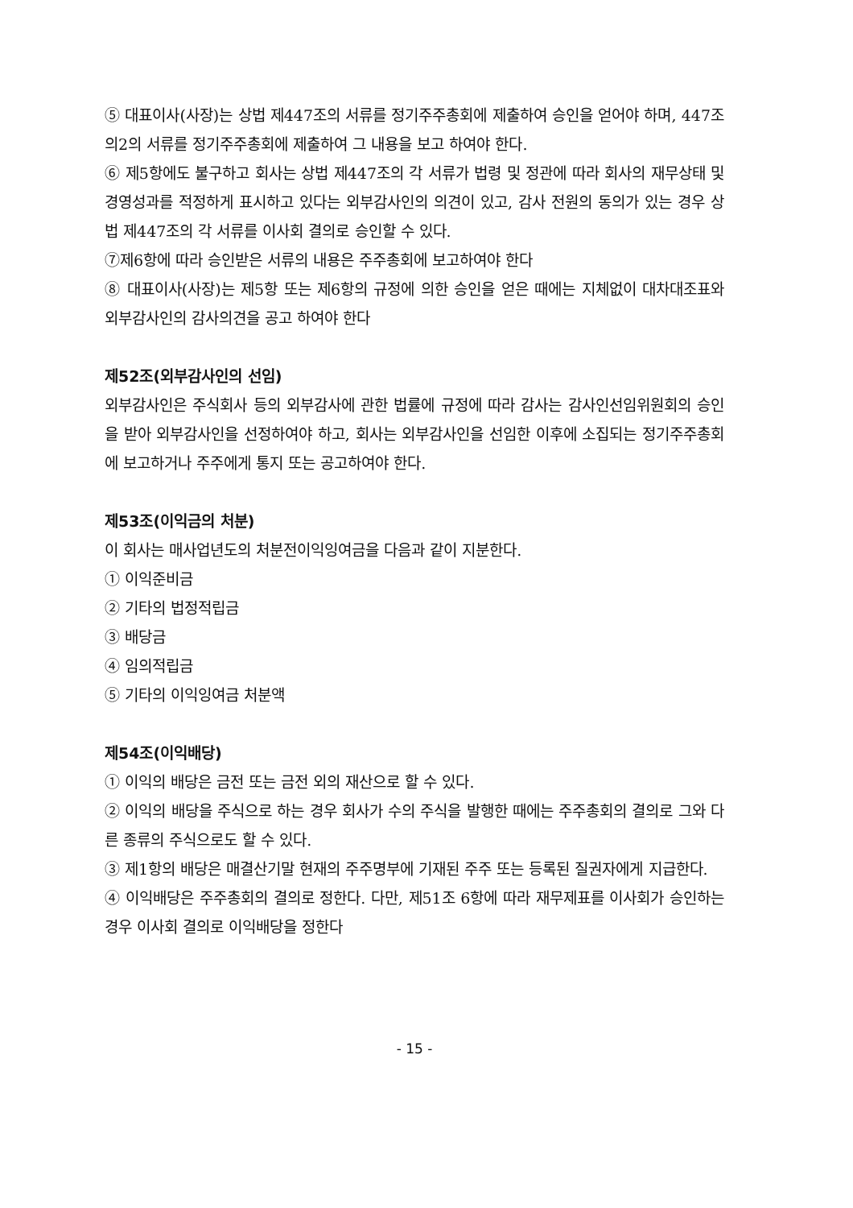⑤ 대표이사(사장)는 상법 제447조의 서류를 정기주주총회에 제출하여 승인을 얻어야 하며, 447조의2의 서류를 정기주주총회에 제출하여 그 내용을 보고 하여야 한다.
⑥ 제5항에도 불구하고 회사는 상법 제447조의 각 서류가 법령 및 정관에 따라 회사의 재무상태 및 경영성과를 적정하게 표시하고 있다는 외부감사인의 의견이 있고, 감사 전원의 동의가 있는 경우 상법 제447조의 각 서류를 이사회 결의로 승인할 수 있다.
⑦제6항에 따라 승인받은 서류의 내용은 주주총회에 보고하여야 한다
⑧ 대표이사(사장)는 제5항 또는 제6항의 규정에 의한 승인을 얻은 때에는 지체없이 대차대조표와 외부감사인의 감사의견을 공고 하여야 한다
제52조(외부감사인의 선임)
외부감사인은 주식회사 등의 외부감사에 관한 법률에 규정에 따라 감사는 감사인선임위원회의 승인을 받아 외부감사인을 선정하여야 하고, 회사는 외부감사인을 선임한 이후에 소집되는 정기주주총회에 보고하거나 주주에게 통지 또는 공고하여야 한다.
제53조(이익금의 처분)
이 회사는 매사업년도의 처분전이익잉여금을 다음과 같이 지분한다.
① 이익준비금
② 기타의 법정적립금
③ 배당금
④ 임의적립금
⑤ 기타의 이익잉여금 처분액
제54조(이익배당)
① 이익의 배당은 금전 또는 금전 외의 재산으로 할 수 있다.
② 이익의 배당을 주식으로 하는 경우 회사가 수의 주식을 발행한 때에는 주주총회의 결의로 그와 다른 종류의 주식으로도 할 수 있다.
③ 제1항의 배당은 매결산기말 현재의 주주명부에 기재된 주주 또는 등록된 질권자에게 지급한다.
④ 이익배당은 주주총회의 결의로 정한다. 다만, 제51조 6항에 따라 재무제표를 이사회가 승인하는 경우 이사회 결의로 이익배당을 정한다
- 15 -